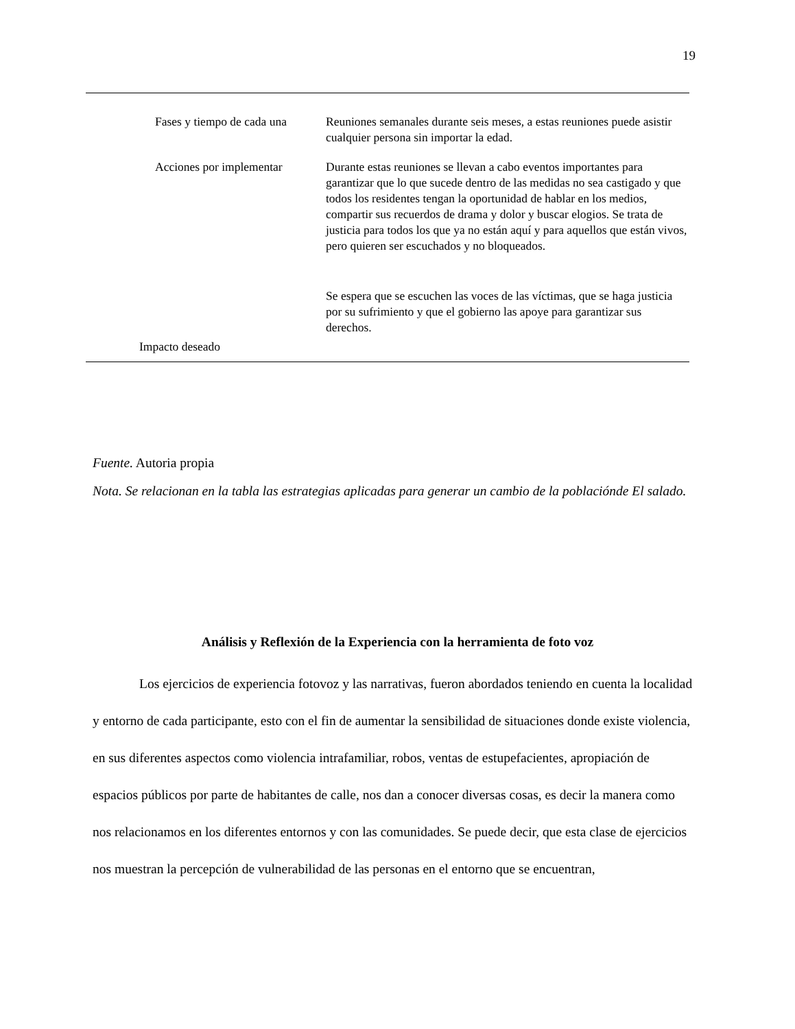19
| Fases y tiempo de cada una | Reuniones semanales durante seis meses, a estas reuniones puede asistir cualquier persona sin importar la edad. |
| Acciones por implementar | Durante estas reuniones se llevan a cabo eventos importantes para garantizar que lo que sucede dentro de las medidas no sea castigado y que todos los residentes tengan la oportunidad de hablar en los medios, compartir sus recuerdos de drama y dolor y buscar elogios. Se trata de justicia para todos los que ya no están aquí y para aquellos que están vivos, pero quieren ser escuchados y no bloqueados. |
| Impacto deseado | Se espera que se escuchen las voces de las víctimas, que se haga justicia por su sufrimiento y que el gobierno las apoye para garantizar sus derechos. |
Fuente. Autoria propia
Nota. Se relacionan en la tabla las estrategias aplicadas para generar un cambio de la poblaciónde El salado.
Análisis y Reflexión de la Experiencia con la herramienta de foto voz
Los ejercicios de experiencia fotovoz y las narrativas, fueron abordados teniendo en cuenta la localidad y entorno de cada participante, esto con el fin de aumentar la sensibilidad de situaciones donde existe violencia, en sus diferentes aspectos como violencia intrafamiliar, robos, ventas de estupefacientes, apropiación de espacios públicos por parte de habitantes de calle, nos dan a conocer diversas cosas, es decir la manera como nos relacionamos en los diferentes entornos y con las comunidades. Se puede decir, que esta clase de ejercicios nos muestran la percepción de vulnerabilidad de las personas en el entorno que se encuentran,